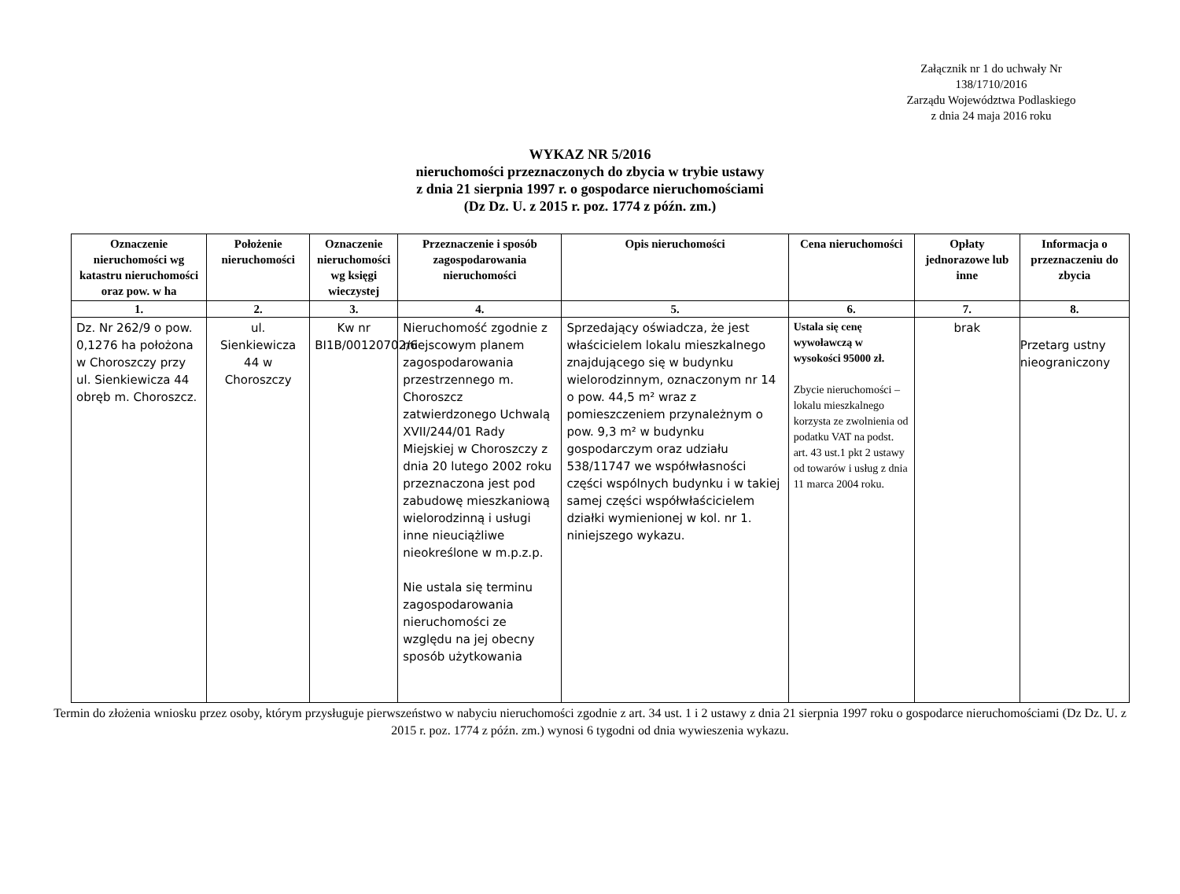Załącznik nr 1 do uchwały Nr
138/1710/2016
Zarządu Województwa Podlaskiego
z dnia 24 maja 2016 roku
WYKAZ NR 5/2016
nieruchomości przeznaczonych do zbycia w trybie ustawy
z dnia 21 sierpnia 1997 r. o gospodarce nieruchomościami
(Dz Dz. U. z 2015 r. poz. 1774 z późn. zm.)
| Oznaczenie nieruchomości wg katastru nieruchomości oraz pow. w ha | Położenie nieruchomości | Oznaczenie nieruchomości wg księgi wieczystej | Przeznaczenie i sposób zagospodarowania nieruchomości | Opis nieruchomości | Cena nieruchomości | Opłaty jednorazowe lub inne | Informacja o przeznaczeniu do zbycia |
| --- | --- | --- | --- | --- | --- | --- | --- |
| 1. | 2. | 3. | 4. | 5. | 6. | 7. | 8. |
| Dz. Nr 262/9 o pow. 0,1276 ha położona w Choroszczy przy ul. Sienkiewicza 44 obręb m. Choroszcz. | ul. Sienkiewicza 44 w Choroszczy | Kw nr BI1B/00120702/6 | Nieruchomość zgodnie z miejscowym planem zagospodarowania przestrzennego m. Choroszcz zatwierdzonego Uchwalą XVII/244/01 Rady Miejskiej w Choroszczy z dnia 20 lutego 2002 roku przeznaczona jest pod zabudowę mieszkaniową wielorodzinną i usługi inne nieuciążliwe nieokreślone w m.p.z.p. Nie ustala się terminu zagospodarowania nieruchomości ze względu na jej obecny sposób użytkowania | Sprzedający oświadcza, że jest właścicielem lokalu mieszkalnego znajdującego się w budynku wielorodzinnym, oznaczonym nr 14 o pow. 44,5 m² wraz z pomieszczeniem przynależnym o pow. 9,3 m² w budynku gospodarczym oraz udziału 538/11747 we współwłasności części wspólnych budynku i w takiej samej części współwłaścicielem działki wymienionej w kol. nr 1. niniejszego wykazu. | Ustala się cenę wywoławczą w wysokości 95000 zł. Zbycie nieruchomości – lokalu mieszkalnego korzysta ze zwolnienia od podatku VAT na podst. art. 43 ust.1 pkt 2 ustawy od towarów i usług z dnia 11 marca 2004 roku. | brak | Przetarg ustny nieograniczony |
Termin do złożenia wniosku przez osoby, którym przysługuje pierwszeństwo w nabyciu nieruchomości zgodnie z art. 34 ust. 1 i 2 ustawy z dnia 21 sierpnia 1997 roku o gospodarce nieruchomościami (Dz Dz. U. z 2015 r. poz. 1774 z późn. zm.) wynosi 6 tygodni od dnia wywieszenia wykazu.